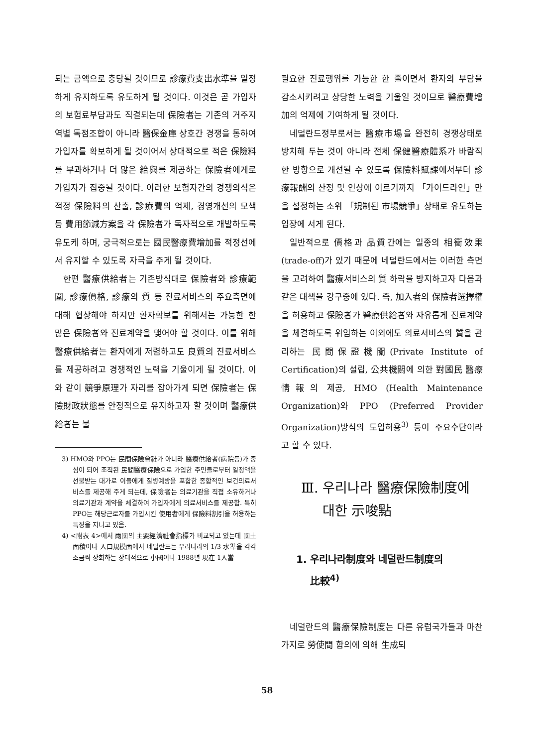되는 금액으로 충당될 것이므로 診療費支出水準을 일정하게 유지하도록 유도하게 될 것이다. 이것은 곧 가입자의 보험료부담과도 직결되는데 保險者는 기존의 거주지역별 독점조합이 아니라 醫保金庫 상호간 경쟁을 통하여 가입자를 확보하게 될 것이어서 상대적으로 적은 保險料를 부과하거나 더 많은 給與를 제공하는 保險者에게로 가입자가 집중될 것이다. 이러한 보험자간의 경쟁의식은 적정 保險料의 산출, 診療費의 억제, 경영개선의 모색 등 費用節減方案을 각 保險者가 독자적으로 개발하도록 유도케 하며, 궁극적으로는 國民醫療費增加를 적정선에서 유지할 수 있도록 자극을 주게 될 것이다.
한편 醫療供給者는 기존방식대로 保險者와 診療範圍, 診療價格, 診療의 質 등 진료서비스의 주요측면에 대해 협상해야 하지만 환자확보를 위해서는 가능한 한 많은 保險者와 진료계약을 맺어야 할 것이다. 이를 위해 醫療供給者는 환자에게 저렴하고도 良質의 진료서비스를 제공하려고 경쟁적인 노력을 기울이게 될 것이다. 이와 같이 競爭原理가 자리를 잡아가게 되면 保險者는 保險財政狀態를 안정적으로 유지하고자 할 것이며 醫療供給者는 불
3) HMO와 PPO는 民間保險會社가 아니라 醫療供給者(病院등)가 중심이 되어 조직된 民間醫療保險으로 가입한 주민들로부터 일정액을 선불받는 대가로 이들에게 질병예방을 포함한 종합적인 보건의료서비스를 제공해 주게 되는데, 保險者는 의료기관을 직접 소유하거나 의료기관과 계약을 체결하여 가입자에게 의료서비스를 제공함. 특히 PPO는 해당근로자를 가입시킨 使用者에게 保險料割引을 허용하는 특징을 지니고 있음.
4) <附表 4>에서 兩國의 主要經濟社會指標가 비교되고 있는데 國土面積이나 人口規模面에서 네덜란드는 우리나라의 1/3 水準을 각각 조금씩 상회하는 상대적으로 小國이나 1988년 現在 1人當
필요한 진료행위를 가능한 한 줄이면서 환자의 부담을 감소시키려고 상당한 노력을 기울일 것이므로 醫療費增加의 억제에 기여하게 될 것이다.
네덜란드정부로서는 醫療市場을 완전히 경쟁상태로 방치해 두는 것이 아니라 전체 保健醫療體系가 바람직한 방향으로 개선될 수 있도록 保險料賦課에서부터 診療報酬의 산정 및 인상에 이르기까지 「가이드라인」만을 설정하는 소위 「規制된 市場競爭」상태로 유도하는 입장에 서게 된다.
일반적으로 價格과 品質간에는 일종의 相衝效果(trade-off)가 있기 때문에 네덜란드에서는 이러한 측면을 고려하여 醫療서비스의 質 하락을 방지하고자 다음과 같은 대책을 강구중에 있다. 즉, 加入者의 保險者選擇權을 허용하고 保險者가 醫療供給者와 자유롭게 진료계약을 체결하도록 위임하는 이외에도 의료서비스의 質을 관리하는 民間保證機關(Private Institute of Certification)의 설립, 公共機關에 의한 對國民 醫療情報의 제공, HMO (Health Maintenance Organization)와 PPO (Preferred Provider Organization)방식의 도입허용<sup>3)</sup> 등이 주요수단이라고 할 수 있다.
Ⅲ. 우리나라 醫療保險制度에
대한 示唆點
1. 우리나라制度와 네덜란드制度의
比較<sup>4)</sup>
네덜란드의 醫療保險制度는 다른 유럽국가들과 마찬가지로 勞使間 합의에 의해 生成되
58